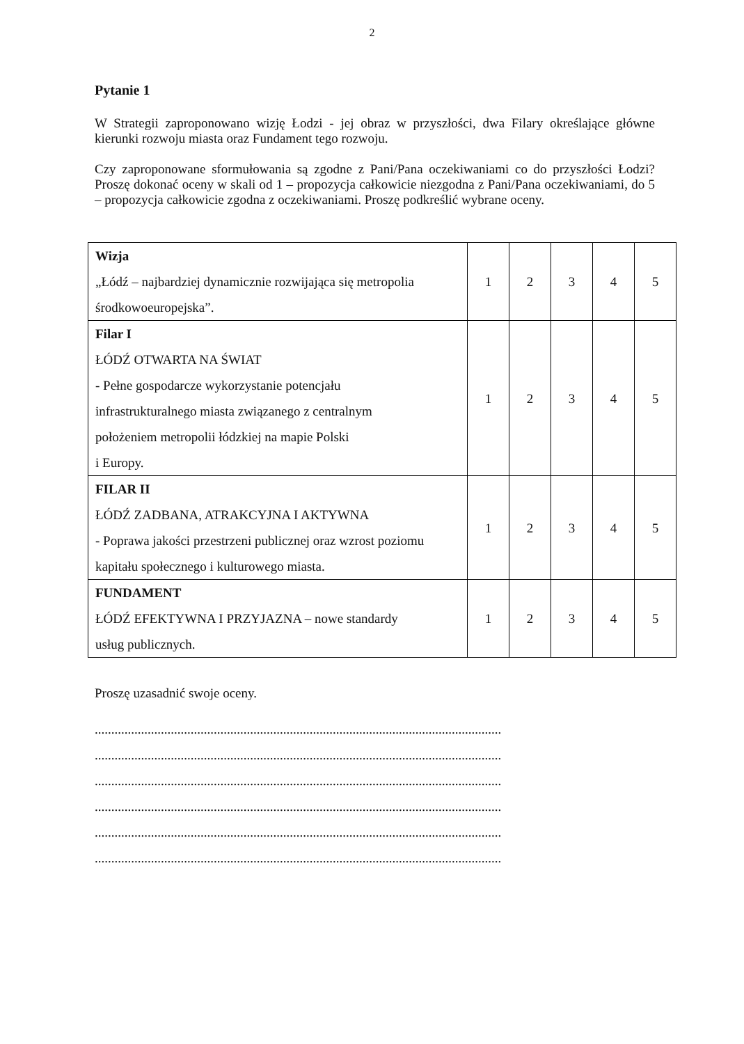2
Pytanie 1
W Strategii zaproponowano wizję Łodzi - jej obraz w przyszłości, dwa Filary określające główne kierunki rozwoju miasta oraz Fundament tego rozwoju.
Czy zaproponowane sformułowania są zgodne z Pani/Pana oczekiwaniami co do przyszłości Łodzi? Proszę dokonać oceny w skali od 1 – propozycja całkowicie niezgodna z Pani/Pana oczekiwaniami, do 5 – propozycja całkowicie zgodna z oczekiwaniami. Proszę podkreślić wybrane oceny.
| Wizja „Łódź – najbardziej dynamicznie rozwijająca się metropolia środkowoeuropejska”. | 1 | 2 | 3 | 4 | 5 |
| Filar I ŁÓDŹ OTWARTA NA ŚWIAT - Pełne gospodarcze wykorzystanie potencjału infrastrukturalnego miasta związanego z centralnym położeniem metropolii łódzkiej na mapie Polski i Europy. | 1 | 2 | 3 | 4 | 5 |
| FILAR II ŁÓDŹ ZADBANA, ATRAKCYJNA I AKTYWNA - Poprawa jakości przestrzeni publicznej oraz wzrost poziomu kapitału społecznego i kulturowego miasta. | 1 | 2 | 3 | 4 | 5 |
| FUNDAMENT ŁÓDŹ EFEKTYWNA I PRZYJAZNA – nowe standardy usług publicznych. | 1 | 2 | 3 | 4 | 5 |
Proszę uzasadnić swoje oceny.
...........................................................................................................................
...........................................................................................................................
...........................................................................................................................
...........................................................................................................................
...........................................................................................................................
...........................................................................................................................